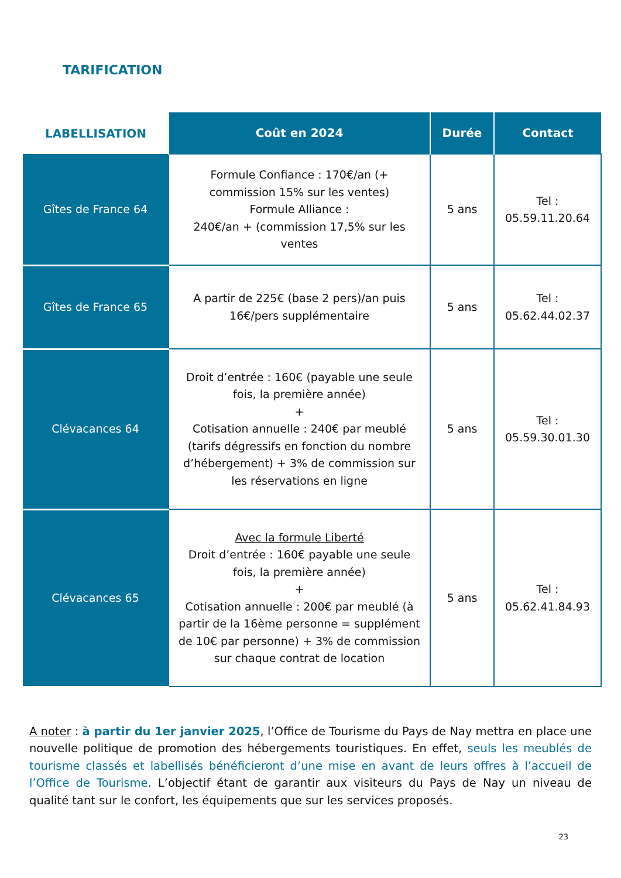TARIFICATION
| LABELLISATION | Coût en 2024 | Durée | Contact |
| --- | --- | --- | --- |
| Gîtes de France 64 | Formule Confiance : 170€/an (+ commission 15% sur les ventes) Formule Alliance : 240€/an + (commission 17,5% sur les ventes | 5 ans | Tel : 05.59.11.20.64 |
| Gîtes de France 65 | A partir de 225€ (base 2 pers)/an puis 16€/pers supplémentaire | 5 ans | Tel : 05.62.44.02.37 |
| Clévacances 64 | Droit d’entrée : 160€ (payable une seule fois, la première année) + Cotisation annuelle : 240€ par meublé (tarifs dégressifs en fonction du nombre d’hébergement) + 3% de commission sur les réservations en ligne | 5 ans | Tel : 05.59.30.01.30 |
| Clévacances 65 | Avec la formule Liberté Droit d’entrée : 160€ payable une seule fois, la première année) + Cotisation annuelle : 200€ par meublé (à partir de la 16ème personne = supplément de 10€ par personne) + 3% de commission sur chaque contrat de location | 5 ans | Tel : 05.62.41.84.93 |
A noter : à partir du 1er janvier 2025, l’Office de Tourisme du Pays de Nay mettra en place une nouvelle politique de promotion des hébergements touristiques. En effet, seuls les meublés de tourisme classés et labellisés bénéficieront d’une mise en avant de leurs offres à l’accueil de l’Office de Tourisme. L’objectif étant de garantir aux visiteurs du Pays de Nay un niveau de qualité tant sur le confort, les équipements que sur les services proposés.
23